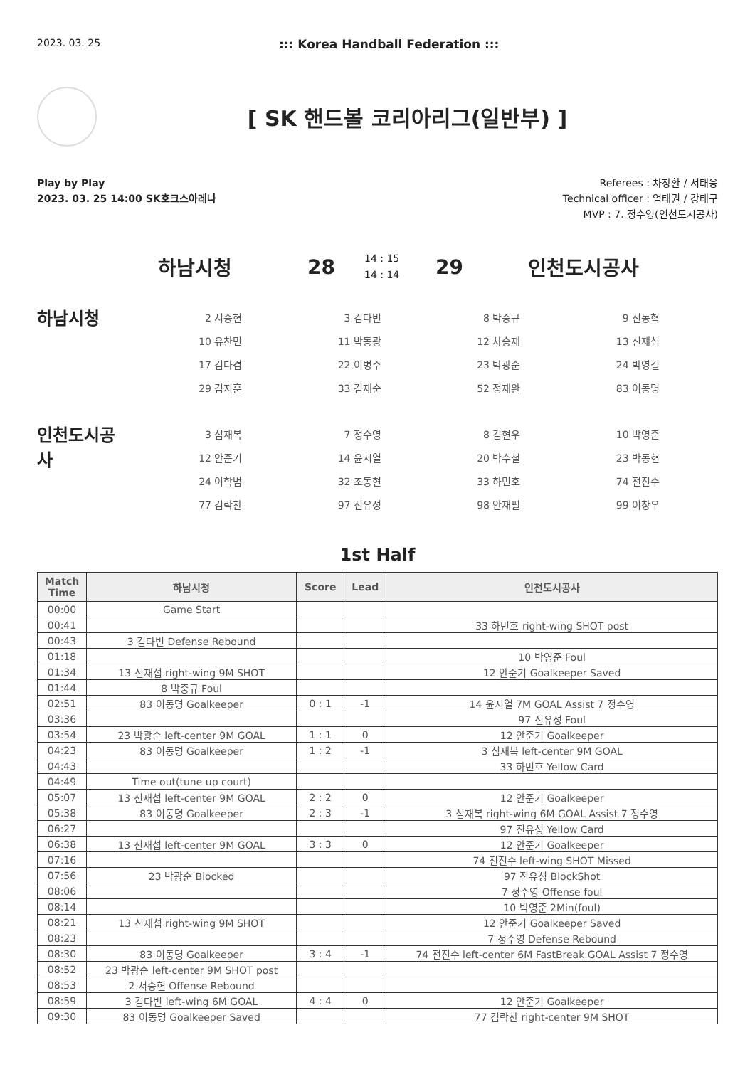2023. 03. 25
::: Korea Handball Federation :::
[ SK 핸드볼 코리아리그(일반부) ]
Play by Play
2023. 03. 25 14:00 SK호크스아레나
Referees : 차창환 / 서태웅
Technical officer : 엄태권 / 강태구
MVP : 7. 정수영(인천도시공사)
하남시청 28
14 : 15
14 : 14
29 인천도시공사
하남시청
| 2 서승현 | 3 김다빈 | 8 박중규 | 9 신동혁 |
| 10 유찬민 | 11 박동광 | 12 차승재 | 13 신재섭 |
| 17 김다겸 | 22 이병주 | 23 박광순 | 24 박영길 |
| 29 김지훈 | 33 김재순 | 52 정재완 | 83 이동명 |
인천도시공
사
| 3 심재복 | 7 정수영 | 8 김현우 | 10 박영준 |
| 12 안준기 | 14 윤시열 | 20 박수철 | 23 박동현 |
| 24 이학범 | 32 조동현 | 33 하민호 | 74 전진수 |
| 77 김락찬 | 97 진유성 | 98 안재필 | 99 이창우 |
1st Half
| Match Time | 하남시청 | Score | Lead | 인천도시공사 |
| --- | --- | --- | --- | --- |
| 00:00 | Game Start | | | |
| 00:41 | | | | 33 하민호 right-wing SHOT post |
| 00:43 | 3 김다빈 Defense Rebound | | | |
| 01:18 | | | | 10 박영준 Foul |
| 01:34 | 13 신재섭 right-wing 9M SHOT | | | 12 안준기 Goalkeeper Saved |
| 01:44 | 8 박중규 Foul | | | |
| 02:51 | 83 이동명 Goalkeeper | 0 : 1 | -1 | 14 윤시열 7M GOAL Assist 7 정수영 |
| 03:36 | | | | 97 진유성 Foul |
| 03:54 | 23 박광순 left-center 9M GOAL | 1 : 1 | 0 | 12 안준기 Goalkeeper |
| 04:23 | 83 이동명 Goalkeeper | 1 : 2 | -1 | 3 심재복 left-center 9M GOAL |
| 04:43 | | | | 33 하민호 Yellow Card |
| 04:49 | Time out(tune up court) | | | |
| 05:07 | 13 신재섭 left-center 9M GOAL | 2 : 2 | 0 | 12 안준기 Goalkeeper |
| 05:38 | 83 이동명 Goalkeeper | 2 : 3 | -1 | 3 심재복 right-wing 6M GOAL Assist 7 정수영 |
| 06:27 | | | | 97 진유성 Yellow Card |
| 06:38 | 13 신재섭 left-center 9M GOAL | 3 : 3 | 0 | 12 안준기 Goalkeeper |
| 07:16 | | | | 74 전진수 left-wing SHOT Missed |
| 07:56 | 23 박광순 Blocked | | | 97 진유성 BlockShot |
| 08:06 | | | | 7 정수영 Offense foul |
| 08:14 | | | | 10 박영준 2Min(foul) |
| 08:21 | 13 신재섭 right-wing 9M SHOT | | | 12 안준기 Goalkeeper Saved |
| 08:23 | | | | 7 정수영 Defense Rebound |
| 08:30 | 83 이동명 Goalkeeper | 3 : 4 | -1 | 74 전진수 left-center 6M FastBreak GOAL Assist 7 정수영 |
| 08:52 | 23 박광순 left-center 9M SHOT post | | | |
| 08:53 | 2 서승현 Offense Rebound | | | |
| 08:59 | 3 김다빈 left-wing 6M GOAL | 4 : 4 | 0 | 12 안준기 Goalkeeper |
| 09:30 | 83 이동명 Goalkeeper Saved | | | 77 김락찬 right-center 9M SHOT |